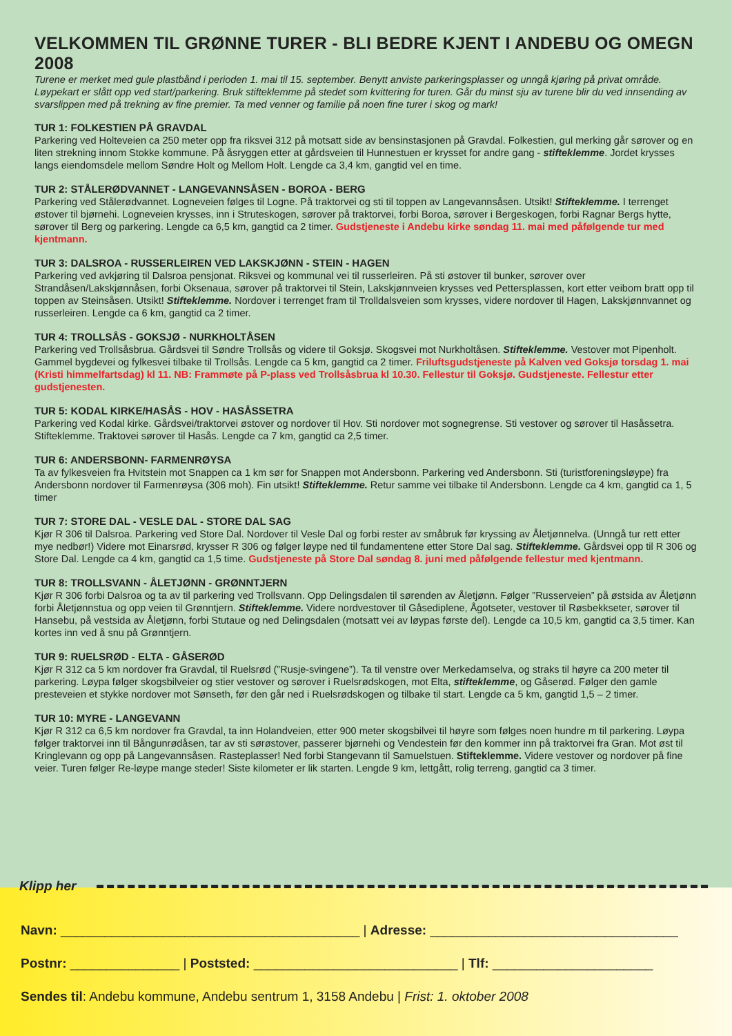VELKOMMEN TIL GRØNNE TURER - BLI BEDRE KJENT I ANDEBU OG OMEGN 2008
Turene er merket med gule plastbånd i perioden 1. mai til 15. september. Benytt anviste parkeringsplasser og unngå kjøring på privat område. Løypekart er slått opp ved start/parkering. Bruk stifteklemme på stedet som kvittering for turen. Går du minst sju av turene blir du ved innsending av svarslippen med på trekning av fine premier. Ta med venner og familie på noen fine turer i skog og mark!
TUR 1: FOLKESTIEN PÅ GRAVDAL
Parkering ved Holteveien ca 250 meter opp fra riksvei 312 på motsatt side av bensinstasjonen på Gravdal. Folkestien, gul merking går sørover og en liten strekning innom Stokke kommune. På åsryggen etter at gårdsveien til Hunnestuen er krysset for andre gang - stifteklemme. Jordet krysses langs eiendomsdele mellom Søndre Holt og Mellom Holt. Lengde ca 3,4 km, gangtid vel en time.
TUR 2: STÅLERØDVANNET - LANGEVANNSÅSEN - BOROA - BERG
Parkering ved Stålerødvannet. Logneveien følges til Logne. På traktorvei og sti til toppen av Langevannsåsen. Utsikt! Stifteklemme. I terrenget østover til bjørnehi. Logneveien krysses, inn i Struteskogen, sørover på traktorvei, forbi Boroa, sørover i Bergeskogen, forbi Ragnar Bergs hytte, sørover til Berg og parkering. Lengde ca 6,5 km, gangtid ca 2 timer. Gudstjeneste i Andebu kirke søndag 11. mai med påfølgende tur med kjentmann.
TUR 3: DALSROA - RUSSERLEIREN VED LAKSKJØNN - STEIN - HAGEN
Parkering ved avkjøring til Dalsroa pensjonat. Riksvei og kommunal vei til russerleiren. På sti østover til bunker, sørover over Strandåsen/Lakskjønnåsen, forbi Oksenaua, sørover på traktorvei til Stein, Lakskjønnveien krysses ved Pettersplassen, kort etter veibom bratt opp til toppen av Steinsåsen. Utsikt! Stifteklemme. Nordover i terrenget fram til Trolldalsveien som krysses, videre nordover til Hagen, Lakskjønnvannet og russerleiren. Lengde ca 6 km, gangtid ca 2 timer.
TUR 4: TROLLSÅS - GOKSJØ - NURKHOLTÅSEN
Parkering ved Trollsåsbrua. Gårdsvei til Søndre Trollsås og videre til Goksjø. Skogsvei mot Nurkholtåsen. Stifteklemme. Vestover mot Pipenholt. Gammel bygdevei og fylkesvei tilbake til Trollsås. Lengde ca 5 km, gangtid ca 2 timer. Friluftsgudstjeneste på Kalven ved Goksjø torsdag 1. mai (Kristi himmelfartsdag) kl 11. NB: Frammøte på P-plass ved Trollsåsbrua kl 10.30. Fellestur til Goksjø. Gudstjeneste. Fellestur etter gudstjenesten.
TUR 5: KODAL KIRKE/HASÅS - HOV - HASÅSSETRA
Parkering ved Kodal kirke. Gårdsvei/traktorvei østover og nordover til Hov. Sti nordover mot sognegrense. Sti vestover og sørover til Hasåssetra. Stifteklemme. Traktovei sørover til Hasås. Lengde ca 7 km, gangtid ca 2,5 timer.
TUR 6: ANDERSBONN- FARMENRØYSA
Ta av fylkesveien fra Hvitstein mot Snappen ca 1 km sør for Snappen mot Andersbonn. Parkering ved Andersbonn. Sti (turistforeningsløype) fra Andersbonn nordover til Farmenrøysa (306 moh). Fin utsikt! Stifteklemme. Retur samme vei tilbake til Andersbonn. Lengde ca 4 km, gangtid ca 1, 5 timer
TUR 7: STORE DAL - VESLE DAL - STORE DAL SAG
Kjør R 306 til Dalsroa. Parkering ved Store Dal. Nordover til Vesle Dal og forbi rester av småbruk før kryssing av Åletjønnelva. (Unngå tur rett etter mye nedbør!) Videre mot Einarsrød, krysser R 306 og følger løype ned til fundamentene etter Store Dal sag. Stifteklemme. Gårdsvei opp til R 306 og Store Dal. Lengde ca 4 km, gangtid ca 1,5 time. Gudstjeneste på Store Dal søndag 8. juni med påfølgende fellestur med kjentmann.
TUR 8: TROLLSVANN - ÅLETJØNN - GRØNNTJERN
Kjør R 306 forbi Dalsroa og ta av til parkering ved Trollsvann. Opp Delingsdalen til sørenden av Åletjønn. Følger ”Russerveien” på østsida av Åletjønn forbi Åletjønnstua og opp veien til Grønntjern. Stifteklemme. Videre nordvestover til Gåsediplene, Ågotseter, vestover til Røsbekkseter, sørover til Hansebu, på vestsida av Åletjønn, forbi Stutaue og ned Delingsdalen (motsatt vei av løypas første del). Lengde ca 10,5 km, gangtid ca 3,5 timer. Kan kortes inn ved å snu på Grønntjern.
TUR 9: RUELSRØD - ELTA - GÅSERØD
Kjør R 312 ca 5 km nordover fra Gravdal, til Ruelsrød (”Rusje-svingene”). Ta til venstre over Merkedamselva, og straks til høyre ca 200 meter til parkering. Løypa følger skogsbilveier og stier vestover og sørover i Ruelsrødskogen, mot Elta, stifteklemme, og Gåserød. Følger den gamle presteveien et stykke nordover mot Sønseth, før den går ned i Ruelsrødskogen og tilbake til start. Lengde ca 5 km, gangtid 1,5 – 2 timer.
TUR 10: MYRE - LANGEVANN
Kjør R 312 ca 6,5 km nordover fra Gravdal, ta inn Holandveien, etter 900 meter skogsbilvei til høyre som følges noen hundre m til parkering. Løypa følger traktorvei inn til Bångunrødåsen, tar av sti sørøstover, passerer bjørnehi og Vendestein før den kommer inn på traktorvei fra Gran. Mot øst til Kringlevann og opp på Langevannsåsen. Rasteplasser! Ned forbi Stangevann til Samuelstuen. Stifteklemme. Videre vestover og nordover på fine veier. Turen følger Re-løype mange steder! Siste kilometer er lik starten. Lengde 9 km, lettgått, rolig terreng, gangtid ca 3 timer.
Klipp her
Navn: _________________________________________ | Adresse: __________________________________
Postnr: _______________ | Poststed: ____________________________ | Tlf: ______________________
Sendes til: Andebu kommune, Andebu sentrum 1, 3158 Andebu | Frist: 1. oktober 2008